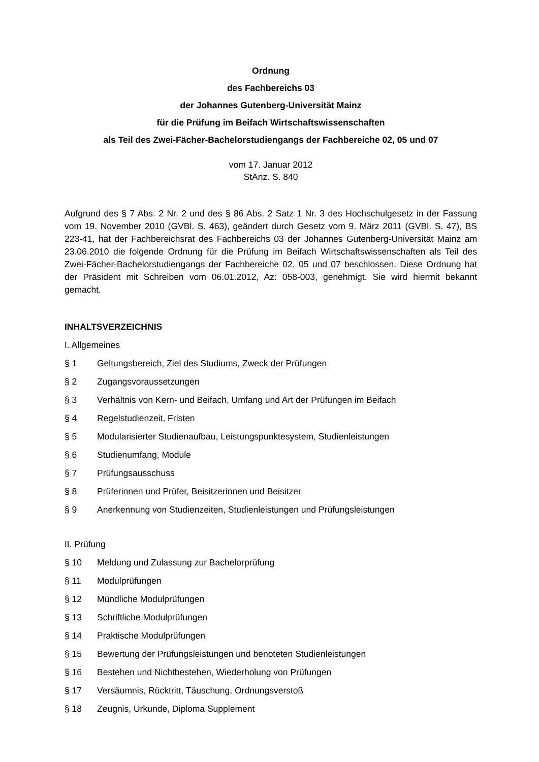Ordnung
des Fachbereichs 03
der Johannes Gutenberg-Universität Mainz
für die Prüfung im Beifach Wirtschaftswissenschaften
als Teil des Zwei-Fächer-Bachelorstudiengangs der Fachbereiche 02, 05 und 07
vom 17. Januar 2012
StAnz. S. 840
Aufgrund des § 7 Abs. 2 Nr. 2 und des § 86 Abs. 2 Satz 1 Nr. 3 des Hochschulgesetz in der Fassung vom 19. November 2010 (GVBl. S. 463), geändert durch Gesetz vom 9. März 2011 (GVBl. S. 47), BS 223-41, hat der Fachbereichsrat des Fachbereichs 03 der Johannes Gutenberg-Universität Mainz am 23.06.2010 die folgende Ordnung für die Prüfung im Beifach Wirtschaftswissenschaften als Teil des Zwei-Fächer-Bachelorstudiengangs der Fachbereiche 02, 05 und 07 beschlossen. Diese Ordnung hat der Präsident mit Schreiben vom 06.01.2012, Az: 058-003, genehmigt. Sie wird hiermit bekannt gemacht.
INHALTSVERZEICHNIS
I. Allgemeines
§ 1 Geltungsbereich, Ziel des Studiums, Zweck der Prüfungen
§ 2 Zugangsvoraussetzungen
§ 3 Verhältnis von Kern- und Beifach, Umfang und Art der Prüfungen im Beifach
§ 4 Regelstudienzeit, Fristen
§ 5 Modularisierter Studienaufbau, Leistungspunktesystem, Studienleistungen
§ 6 Studienumfang, Module
§ 7 Prüfungsausschuss
§ 8 Prüferinnen und Prüfer, Beisitzerinnen und Beisitzer
§ 9 Anerkennung von Studienzeiten, Studienleistungen und Prüfungsleistungen
II. Prüfung
§ 10 Meldung und Zulassung zur Bachelorprüfung
§ 11 Modulprüfungen
§ 12 Mündliche Modulprüfungen
§ 13 Schriftliche Modulprüfungen
§ 14 Praktische Modulprüfungen
§ 15 Bewertung der Prüfungsleistungen und benoteten Studienleistungen
§ 16 Bestehen und Nichtbestehen, Wiederholung von Prüfungen
§ 17 Versäumnis, Rücktritt, Täuschung, Ordnungsverstoß
§ 18 Zeugnis, Urkunde, Diploma Supplement